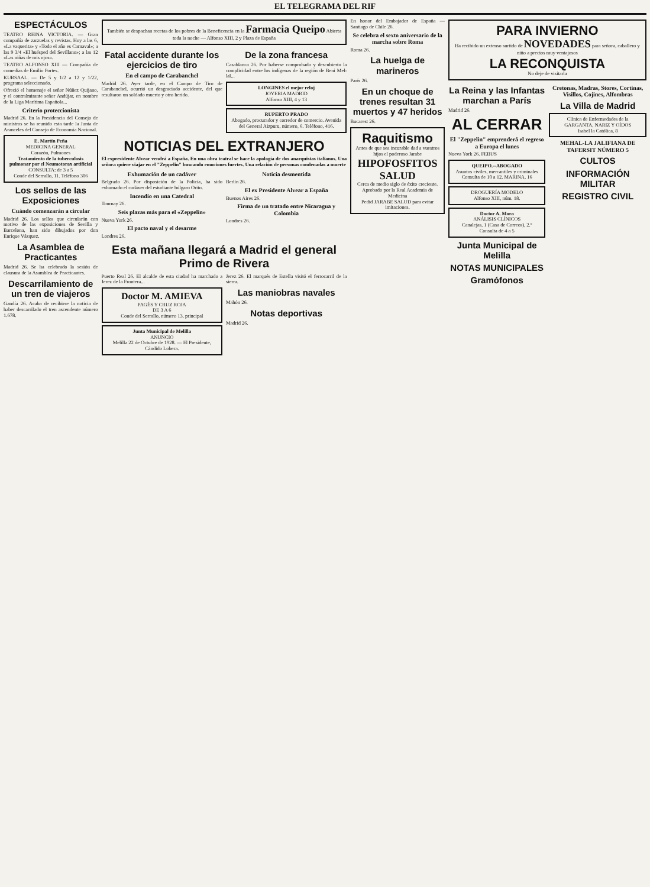EL TELEGRAMA DEL RIF
ESPECTÁCULOS
TEATRO REINA VICTORIA. — Gran compañía de zarzuelas y revistas. Hoy a las 6, «La vaquerita» y «Todo el año es Carnaval»; a las 9 3/4 «El huésped del Sevillano»; a las 12 «Las niñas de mis ojos».
TEATRO ALFONSO XIII — Compañía de comedias de Emilio Portes.
KURSAAL. — De 5 y 1/2 a 12 y 1/22, programa seleccionado.
Ofreció el homenaje el señor Núñez Quijano, y el contralmirante señor Andújar, en nombre de la Liga Marítima Española...
Criterio proteccionista
Madrid 26. En la Presidencia del Consejo de ministros se ha reunido esta tarde la Junta de Aranceles del Consejo de Economía Nacional.
E. Martín Peña
MEDICINA GENERAL
Corazón, Pulmones
Tratamiento de la tuberculosis pulmonar por el Neumotorax artificial
CONSULTA: de 3 a 5
Conde del Serrallo, 11. Teléfono 306
Los sellos de las Exposiciones
Cuándo comenzarán a circular
Madrid 26. Los sellos que circularán con motivo de las exposiciones de Sevilla y Barcelona, han sido dibujados por don Enrique Vázquez.
La Asamblea de Practicantes
Madrid 26. Se ha celebrado la sesión de clausura de la Asamblea de Practicantes.
Descarrilamiento de un tren de viajeros
Gandía 26. Acaba de recibirse la noticia de haber descarrilado el tren ascendente número 1.678.
También se despachan recetas de los pobres de la Beneficencia en la Farmacia Queipo Abierta toda la noche — Alfonso XIII, 2 y Plaza de España
Fatal accidente durante los ejercicios de tiro
En el campo de Carabanchel
Madrid 26. Ayer tarde, en el Campo de Tiro de Carabanchel, ocurrió un desgraciado accidente, del que resultaron un soldado muerto y otro herido.
De la zona francesa
Casablanca 26. Por haberse comprobado y descubierto la complicidad entre los indígenas de la región de Beni Mel-lal...
LONGINES el mejor reloj
JOYERIA MADRID
Alfonso XIII, 4 y 13
RUPERTO PRADO
Abogado, procurador y corredor de comercio. Avenida del General Aizpuru, número, 6. Teléfono, 416.
NOTICIAS DEL EXTRANJERO
El expresidente Alvear vendrá a España. En una obra teatral se hace la apología de dos anarquistas italianos. Una señora quiere viajar en el "Zeppelin" buscando emociones fuertes. Una relación de personas condenadas a muerte
Exhumación de un cadáver
Belgrado 26. Por disposición de la Policía, ha sido exhumado el cadáver del estudiante búlgaro Orito.
Incendio en una Catedral
Tournay 26.
Seis plazas más para el «Zeppelin»
Nueva York 26.
El pacto naval y el desarme
Londres 26.
Noticia desmentida
Berlín 26.
El ex Presidente Alvear a España
Buenos Aires 26.
Firma de un tratado entre Nicaragua y Colombia
Londres 26.
Esta mañana llegará a Madrid el general Primo de Rivera
Puerto Real 26. El alcalde de esta ciudad ha marchado a Jerez de la Frontera...
Doctor M. AMIEVA
PAGÉS Y CRUZ ROJA
DE 3 A 6
Conde del Serrallo, número 13, principal
Junta Municipal de Melilla
ANUNCIO
Melilla 22 de Octubre de 1928. — El Presidente, Cándido Lobera.
Jerez 26. El marqués de Estella visitó el ferrocarril de la sierra.
Las maniobras navales
Mahón 26.
Notas deportivas
Madrid 26.
En honor del Embajador de España — Santiago de Chile 26.
Se celebra el sexto aniversario de la marcha sobre Roma
Roma 26.
La huelga de marineros
París 26.
En un choque de trenes resultan 31 muertos y 47 heridos
Bucarest 26.
Raquitismo
Antes de que sea incurable dad a vuestros hijos el poderoso Jarabe
HIPOFOSFITOS SALUD
Cerca de medio siglo de éxito creciente. Aprobado por la Real Academia de Medicina
Pedid JARABE SALUD para evitar imitaciones.
PARA INVIERNO
Ha recibido un extenso surtido de NOVEDADES para señora, caballero y niño a precios muy ventajosos
LA RECONQUISTA
No deje de visitarla
La Reina y las Infantas marchan a París
Madrid 26.
AL CERRAR
El "Zeppelin" emprenderá el regreso a Europa el lunes
Nueva York 26. FEBUS
QUEIPO.--ABOGADO
Asuntos civiles, mercantiles y criminales
Consulta de 10 a 12. MARINA, 16
DROGUERÍA MODELO
Alfonso XIII, núm. 18.
Doctor A. Mora
ANÁLISIS CLÍNICOS
Canalejas, 1 (Casa de Correos), 2.º
Consulta de 4 a 5
Junta Municipal de Melilla
NOTAS MUNICIPALES
Gramófonos
Cretonas, Madras, Stores, Cortinas, Visillos, Cojines, Alfombras
La Villa de Madrid
Clínica de Enfermedades de la GARGANTA, NARIZ Y OÍDOS
Isabel la Católica, 8
MEHAL-LA JALIFIANA DE TAFERSIT NÚMERO 5
CULTOS
INFORMACIÓN MILITAR
REGISTRO CIVIL